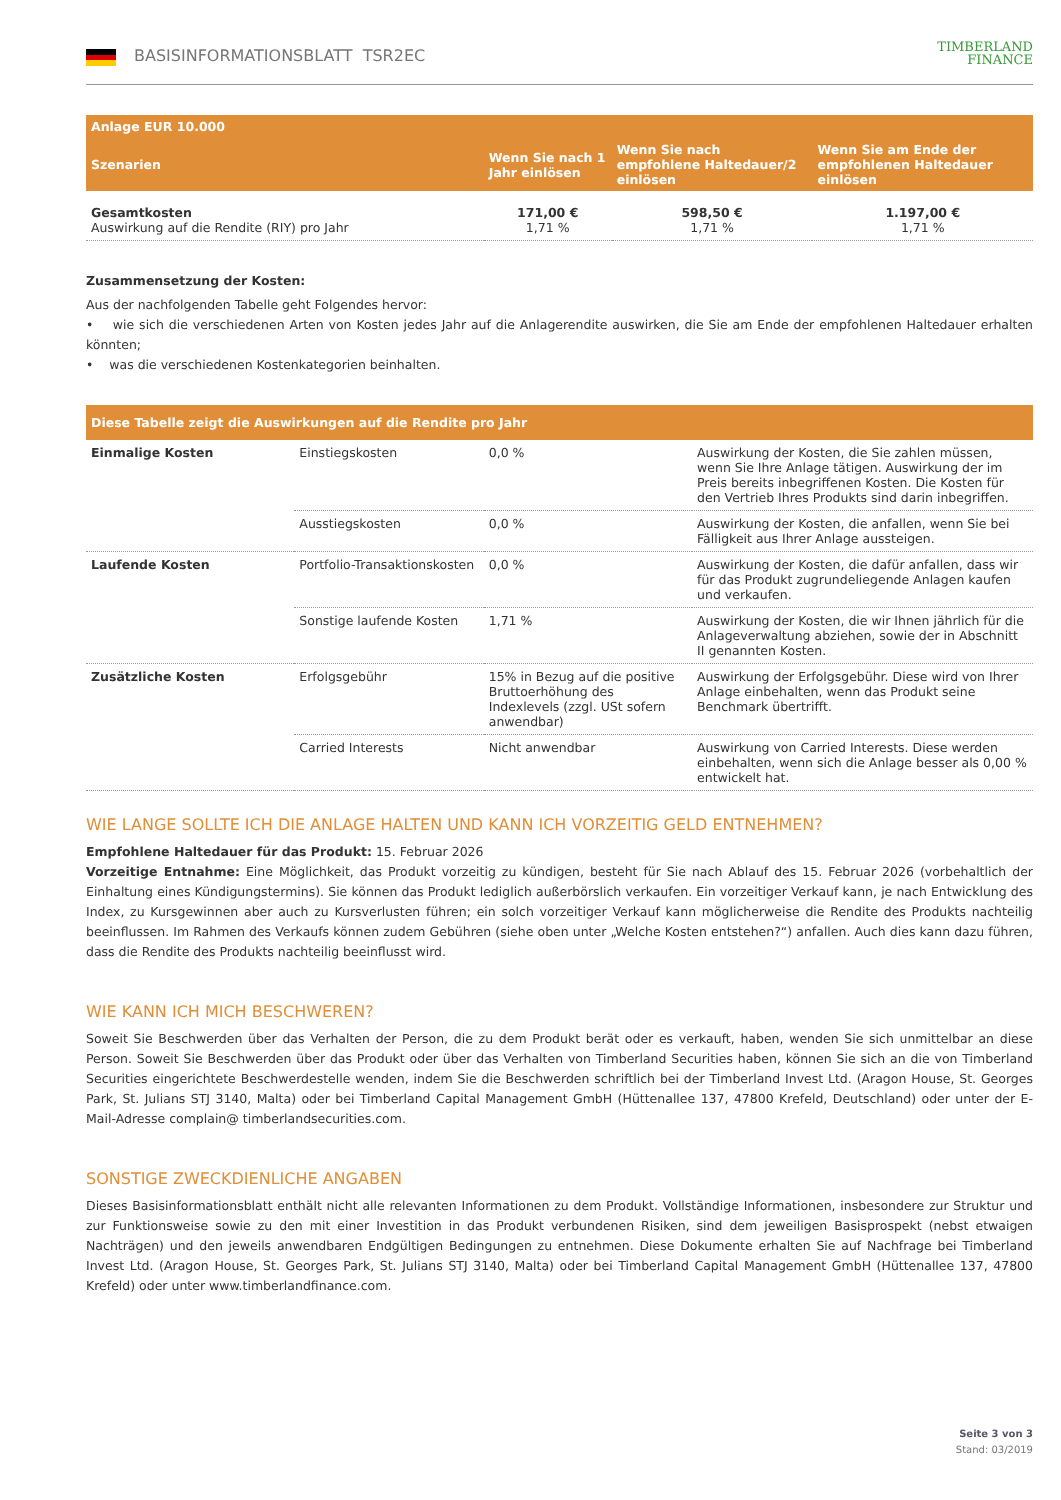BASISINFORMATIONSBLATT TSR2EC
TIMBERLAND
FINANCE
| Anlage EUR 10.000 | | | |
| --- | --- | --- | --- |
| Szenarien | Wenn Sie nach 1 Jahr einlösen | Wenn Sie nach empfohlene Haltedauer/2 einlösen | Wenn Sie am Ende der empfohlenen Haltedauer einlösen |
| Gesamtkosten Auswirkung auf die Rendite (RIY) pro Jahr | 171,00 € 1,71 % | 598,50 € 1,71 % | 1.197,00 € 1,71 % |
Zusammensetzung der Kosten:
Aus der nachfolgenden Tabelle geht Folgendes hervor:
• wie sich die verschiedenen Arten von Kosten jedes Jahr auf die Anlagerendite auswirken, die Sie am Ende der empfohlenen Haltedauer erhalten könnten;
• was die verschiedenen Kostenkategorien beinhalten.
| Diese Tabelle zeigt die Auswirkungen auf die Rendite pro Jahr | | | |
| Einmalige Kosten | Einstiegskosten | 0,0 % | Auswirkung der Kosten, die Sie zahlen müssen, wenn Sie Ihre Anlage tätigen. Auswirkung der im Preis bereits inbegriffenen Kosten. Die Kosten für den Vertrieb Ihres Produkts sind darin inbegriffen. |
| | Ausstiegskosten | 0,0 % | Auswirkung der Kosten, die anfallen, wenn Sie bei Fälligkeit aus Ihrer Anlage aussteigen. |
| Laufende Kosten | Portfolio-Transaktionskosten | 0,0 % | Auswirkung der Kosten, die dafür anfallen, dass wir für das Produkt zugrundeliegende Anlagen kaufen und verkaufen. |
| | Sonstige laufende Kosten | 1,71 % | Auswirkung der Kosten, die wir Ihnen jährlich für die Anlageverwaltung abziehen, sowie der in Abschnitt II genannten Kosten. |
| Zusätzliche Kosten | Erfolgsgebühr | 15% in Bezug auf die positive Bruttoerhöhung des Indexlevels (zzgl. USt sofern anwendbar) | Auswirkung der Erfolgsgebühr. Diese wird von Ihrer Anlage einbehalten, wenn das Produkt seine Benchmark übertrifft. |
| | Carried Interests | Nicht anwendbar | Auswirkung von Carried Interests. Diese werden einbehalten, wenn sich die Anlage besser als 0,00 % entwickelt hat. |
WIE LANGE SOLLTE ICH DIE ANLAGE HALTEN UND KANN ICH VORZEITIG GELD ENTNEHMEN?
Empfohlene Haltedauer für das Produkt: 15. Februar 2026
Vorzeitige Entnahme: Eine Möglichkeit, das Produkt vorzeitig zu kündigen, besteht für Sie nach Ablauf des 15. Februar 2026 (vorbehaltlich der Einhaltung eines Kündigungstermins). Sie können das Produkt lediglich außerbörslich verkaufen. Ein vorzeitiger Verkauf kann, je nach Entwicklung des Index, zu Kursgewinnen aber auch zu Kursverlusten führen; ein solch vorzeitiger Verkauf kann möglicherweise die Rendite des Produkts nachteilig beeinflussen. Im Rahmen des Verkaufs können zudem Gebühren (siehe oben unter „Welche Kosten entstehen?“) anfallen. Auch dies kann dazu führen, dass die Rendite des Produkts nachteilig beeinflusst wird.
WIE KANN ICH MICH BESCHWEREN?
Soweit Sie Beschwerden über das Verhalten der Person, die zu dem Produkt berät oder es verkauft, haben, wenden Sie sich unmittelbar an diese Person. Soweit Sie Beschwerden über das Produkt oder über das Verhalten von Timberland Securities haben, können Sie sich an die von Timberland Securities eingerichtete Beschwerdestelle wenden, indem Sie die Beschwerden schriftlich bei der Timberland Invest Ltd. (Aragon House, St. Georges Park, St. Julians STJ 3140, Malta) oder bei Timberland Capital Management GmbH (Hüttenallee 137, 47800 Krefeld, Deutschland) oder unter der E-Mail-Adresse complain@ timberlandsecurities.com.
SONSTIGE ZWECKDIENLICHE ANGABEN
Dieses Basisinformationsblatt enthält nicht alle relevanten Informationen zu dem Produkt. Vollständige Informationen, insbesondere zur Struktur und zur Funktionsweise sowie zu den mit einer Investition in das Produkt verbundenen Risiken, sind dem jeweiligen Basisprospekt (nebst etwaigen Nachträgen) und den jeweils anwendbaren Endgültigen Bedingungen zu entnehmen. Diese Dokumente erhalten Sie auf Nachfrage bei Timberland Invest Ltd. (Aragon House, St. Georges Park, St. Julians STJ 3140, Malta) oder bei Timberland Capital Management GmbH (Hüttenallee 137, 47800 Krefeld) oder unter www.timberlandfinance.com.
Seite 3 von 3
Stand: 03/2019